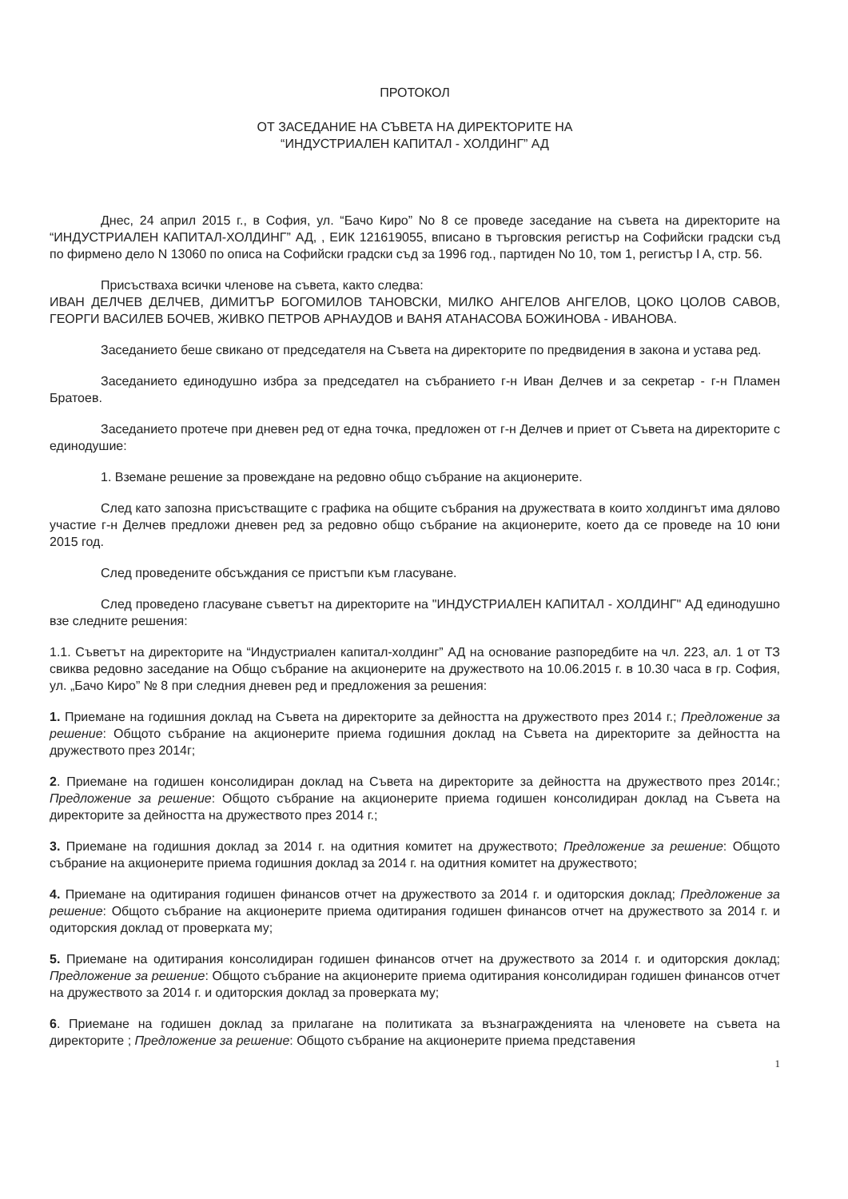ПРОТОКОЛ
ОТ ЗАСЕДАНИЕ НА СЪВЕТА НА ДИРЕКТОРИТЕ НА
“ИНДУСТРИАЛЕН КАПИТАЛ - ХОЛДИНГ” АД
Днес, 24 април 2015 г., в София, ул. “Бачо Киро” No 8 се проведе заседание на съвета на директорите на “ИНДУСТРИАЛЕН КАПИТАЛ-ХОЛДИНГ” АД, , ЕИК 121619055, вписано в търговския регистър на Софийски градски съд по фирмено дело N 13060 по описа на Софийски градски съд за 1996 год., партиден No 10, том 1, регистър I A, стр. 56.
Присъстваха всички членове на съвета, както следва:
ИВАН ДЕЛЧЕВ ДЕЛЧЕВ, ДИМИТЪР БОГОМИЛОВ ТАНОВСКИ, МИЛКО АНГЕЛОВ АНГЕЛОВ, ЦОКО ЦОЛОВ САВОВ, ГЕОРГИ ВАСИЛЕВ БОЧЕВ, ЖИВКО ПЕТРОВ АРНАУДОВ и ВАНЯ АТАНАСОВА БОЖИНОВА - ИВАНОВА.
Заседанието беше свикано от председателя на Съвета на директорите по предвидения в закона и устава ред.
Заседанието единодушно избра за председател на събранието г-н Иван Делчев и за секретар - г-н Пламен Братоев.
Заседанието протече при дневен ред от една точка, предложен от г-н Делчев и приет от Съвета на директорите с единодушие:
1. Вземане решение за провеждане на редовно общо събрание на акционерите.
След като запозна присъстващите с графика на общите събрания на дружествата в които холдингът има дялово участие г-н Делчев предложи дневен ред за редовно общо събрание на акционерите, което да се проведе на 10 юни 2015 год.
След проведените обсъждания се пристъпи към гласуване.
След проведено гласуване съветът на директорите на "ИНДУСТРИАЛЕН КАПИТАЛ - ХОЛДИНГ" АД единодушно взе следните решения:
1.1. Съветът на директорите на “Индустриален капитал-холдинг” АД на основание разпоредбите на чл. 223, ал. 1 от ТЗ свиква редовно заседание на Общо събрание на акционерите на дружеството на 10.06.2015 г. в 10.30 часа в гр. София, ул. „Бачо Киро” № 8 при следния дневен ред и предложения за решения:
1. Приемане на годишния доклад на Съвета на директорите за дейността на дружеството през 2014 г.; Предложение за решение: Общото събрание на акционерите приема годишния доклад на Съвета на директорите за дейността на дружеството през 2014г;
2. Приемане на годишен консолидиран доклад на Съвета на директорите за дейността на дружеството през 2014г.; Предложение за решение: Общото събрание на акционерите приема годишен консолидиран доклад на Съвета на директорите за дейността на дружеството през 2014 г.;
3. Приемане на годишния доклад за 2014 г. на одитния комитет на дружеството; Предложение за решение: Общото събрание на акционерите приема годишния доклад за 2014 г. на одитния комитет на дружеството;
4. Приемане на одитирания годишен финансов отчет на дружеството за 2014 г. и одиторския доклад; Предложение за решение: Общото събрание на акционерите приема одитирания годишен финансов отчет на дружеството за 2014 г. и одиторския доклад от проверката му;
5. Приемане на одитирания консолидиран годишен финансов отчет на дружеството за 2014 г. и одиторския доклад; Предложение за решение: Общото събрание на акционерите приема одитирания консолидиран годишен финансов отчет на дружеството за 2014 г. и одиторския доклад за проверката му;
6. Приемане на годишен доклад за прилагане на политиката за възнагражденията на членовете на съвета на директорите ; Предложение за решение: Общото събрание на акционерите приема представения
1